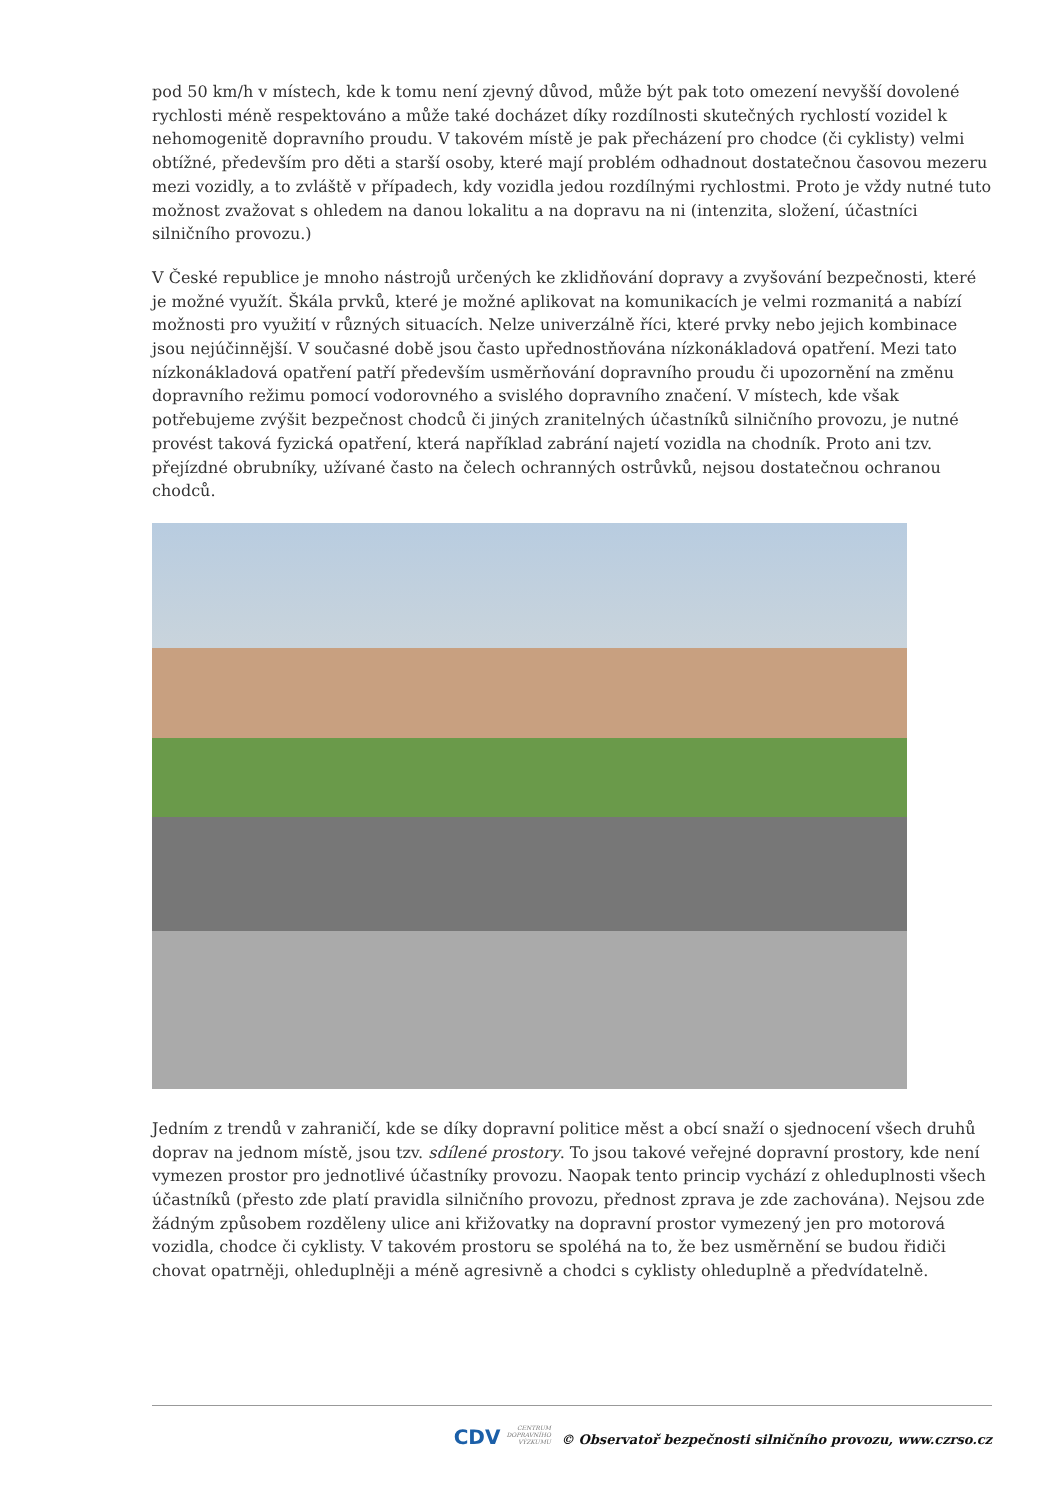pod 50 km/h v místech, kde k tomu není zjevný důvod, může být pak toto omezení nevyšší dovolené rychlosti méně respektováno a může také docházet díky rozdílnosti skutečných rychlostí vozidel k nehomogenitě dopravního proudu. V takovém místě je pak přecházení pro chodce (či cyklisty) velmi obtížné, především pro děti a starší osoby, které mají problém odhadnout dostatečnou časovou mezeru mezi vozidly, a to zvláště v případech, kdy vozidla jedou rozdílnými rychlostmi. Proto je vždy nutné tuto možnost zvažovat s ohledem na danou lokalitu a na dopravu na ni (intenzita, složení, účastníci silničního provozu.)
V České republice je mnoho nástrojů určených ke zklidňování dopravy a zvyšování bezpečnosti, které je možné využít. Škála prvků, které je možné aplikovat na komunikacích je velmi rozmanitá a nabízí možnosti pro využití v různých situacích. Nelze univerzálně říci, které prvky nebo jejich kombinace jsou nejúčinnější. V současné době jsou často upřednostňována nízkonákladová opatření. Mezi tato nízkonákladová opatření patří především usměrňování dopravního proudu či upozornění na změnu dopravního režimu pomocí vodorovného a svislého dopravního značení. V místech, kde však potřebujeme zvýšit bezpečnost chodců či jiných zranitelných účastníků silničního provozu, je nutné provést taková fyzická opatření, která například zabrání najetí vozidla na chodník. Proto ani tzv. přejízdné obrubníky, užívané často na čelech ochranných ostrůvků, nejsou dostatečnou ochranou chodců.
Jedním z trendů v zahraničí, kde se díky dopravní politice měst a obcí snaží o sjednocení všech druhů doprav na jednom místě, jsou tzv. sdílené prostory. To jsou takové veřejné dopravní prostory, kde není vymezen prostor pro jednotlivé účastníky provozu. Naopak tento princip vychází z ohleduplnosti všech účastníků (přesto zde platí pravidla silničního provozu, přednost zprava je zde zachována). Nejsou zde žádným způsobem rozděleny ulice ani křižovatky na dopravní prostor vymezený jen pro motorová vozidla, chodce či cyklisty. V takovém prostoru se spoléhá na to, že bez usměrnění se budou řidiči chovat opatrněji, ohleduplněji a méně agresivně a chodci s cyklisty ohleduplně a předvídatelně.
CDV CENTRUM
DOPRAVNÍHO
VÝZKUMU © Observatoř bezpečnosti silničního provozu, www.czrso.cz